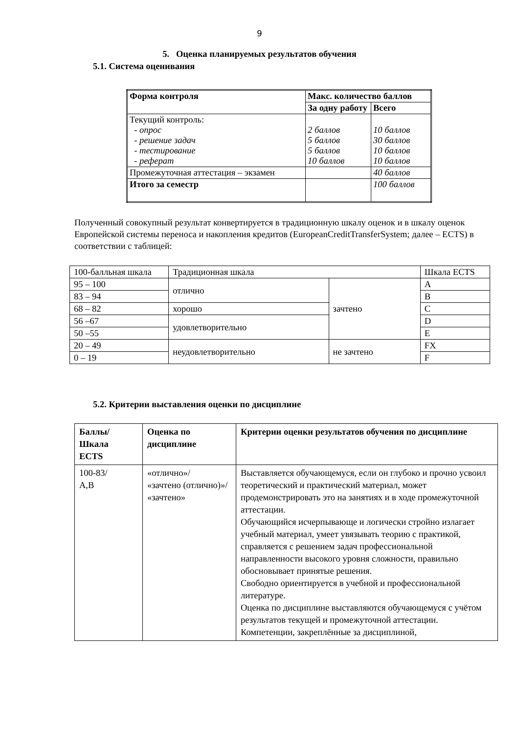9
5. Оценка планируемых результатов обучения
5.1. Система оценивания
| Форма контроля | Макс. количество баллов | |
| | За одну работу | Всего |
| Текущий контроль: - опрос - решение задач - тестирование - реферат | 2 баллов 5 баллов 5 баллов 10 баллов | 10 баллов 30 баллов 10 баллов 10 баллов |
| Промежуточная аттестация – экзамен | | 40 баллов |
| Итого за семестр | | 100 баллов |
Полученный совокупный результат конвертируется в традиционную шкалу оценок и в шкалу оценок Европейской системы переноса и накопления кредитов (EuropeanCreditTransferSystem; далее – ECTS) в соответствии с таблицей:
| 100-балльная шкала | Традиционная шкала | | Шкала ECTS |
| 95 – 100 | отлично | зачтено | A |
| 83 – 94 | | | B |
| 68 – 82 | хорошо | | C |
| 56 –67 | удовлетворительно | | D |
| 50 –55 | | | E |
| 20 – 49 | неудовлетворительно | не зачтено | FX |
| 0 – 19 | | | F |
5.2. Критерии выставления оценки по дисциплине
| Баллы/ Шкала ECTS | Оценка по дисциплине | Критерии оценки результатов обучения по дисциплине |
| --- | --- | --- |
| 100-83/ A,B | «отлично»/ «зачтено (отлично)»/ «зачтено» | Выставляется обучающемуся, если он глубоко и прочно усвоил теоретический и практический материал, может продемонстрировать это на занятиях и в ходе промежуточной аттестации. Обучающийся исчерпывающе и логически стройно излагает учебный материал, умеет увязывать теорию с практикой, справляется с решением задач профессиональной направленности высокого уровня сложности, правильно обосновывает принятые решения. Свободно ориентируется в учебной и профессиональной литературе. Оценка по дисциплине выставляются обучающемуся с учётом результатов текущей и промежуточной аттестации. Компетенции, закреплённые за дисциплиной, |